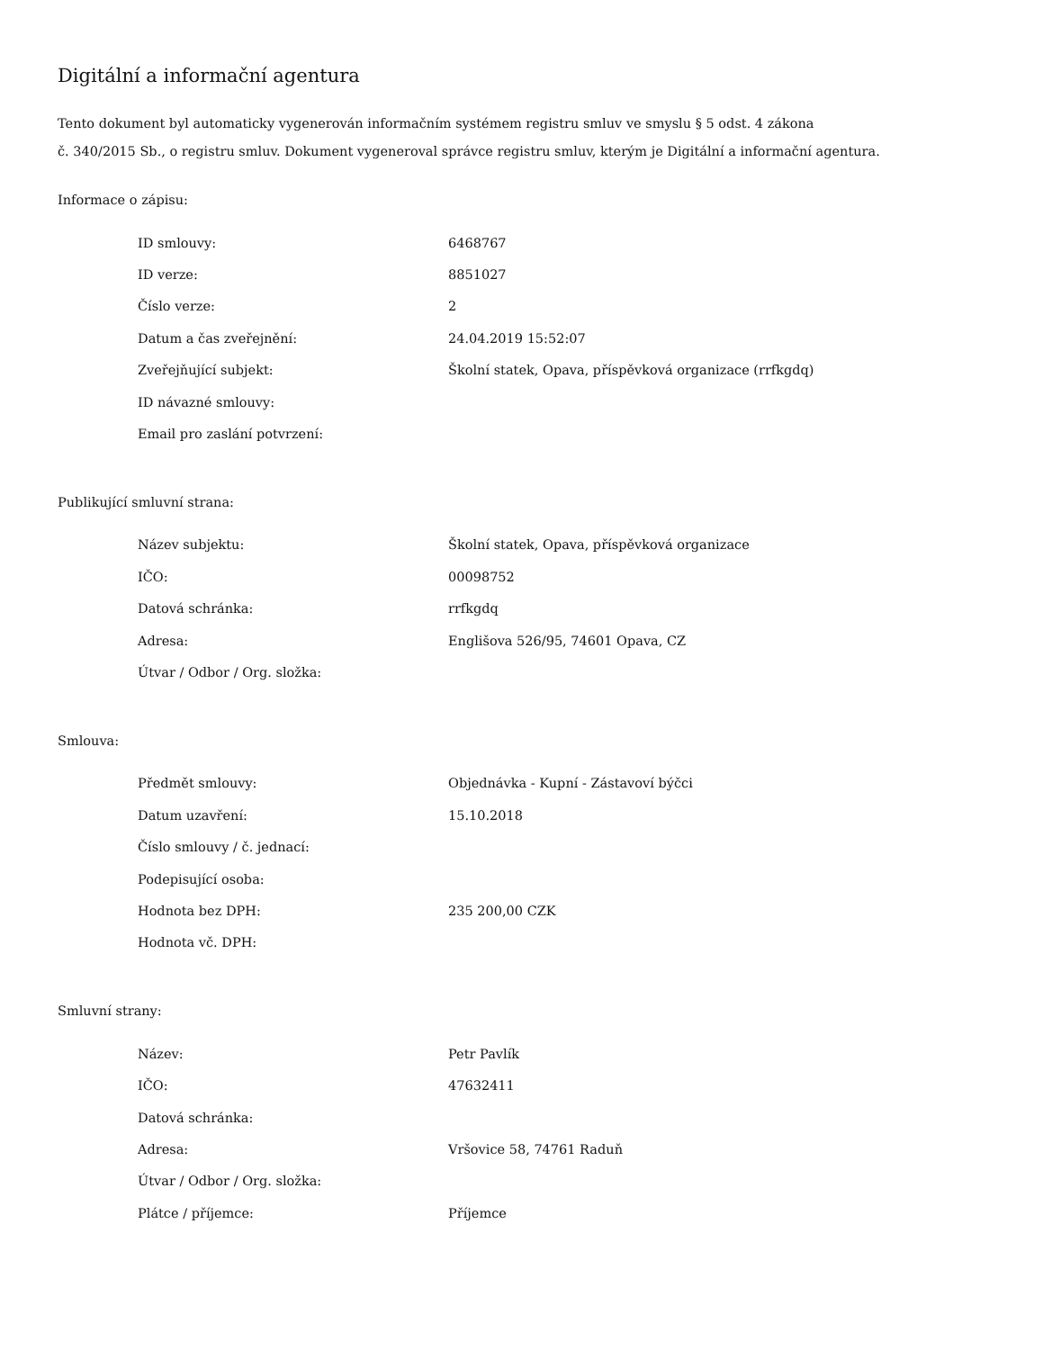Digitální a informační agentura
Tento dokument byl automaticky vygenerován informačním systémem registru smluv ve smyslu § 5 odst. 4 zákona
č. 340/2015 Sb., o registru smluv. Dokument vygeneroval správce registru smluv, kterým je Digitální a informační agentura.
Informace o zápisu:
| ID smlouvy: | 6468767 |
| ID verze: | 8851027 |
| Číslo verze: | 2 |
| Datum a čas zveřejnění: | 24.04.2019 15:52:07 |
| Zveřejňující subjekt: | Školní statek, Opava, příspěvková organizace (rrfkgdq) |
| ID návazné smlouvy: | |
| Email pro zaslání potvrzení: | |
Publikující smluvní strana:
| Název subjektu: | Školní statek, Opava, příspěvková organizace |
| IČO: | 00098752 |
| Datová schránka: | rrfkgdq |
| Adresa: | Englišova 526/95, 74601 Opava, CZ |
| Útvar / Odbor / Org. složka: | |
Smlouva:
| Předmět smlouvy: | Objednávka - Kupní - Zástavoví býčci |
| Datum uzavření: | 15.10.2018 |
| Číslo smlouvy / č. jednací: | |
| Podepisující osoba: | |
| Hodnota bez DPH: | 235 200,00 CZK |
| Hodnota vč. DPH: | |
Smluvní strany:
| Název: | Petr Pavlík |
| IČO: | 47632411 |
| Datová schránka: | |
| Adresa: | Vršovice 58, 74761 Raduň |
| Útvar / Odbor / Org. složka: | |
| Plátce / příjemce: | Příjemce |